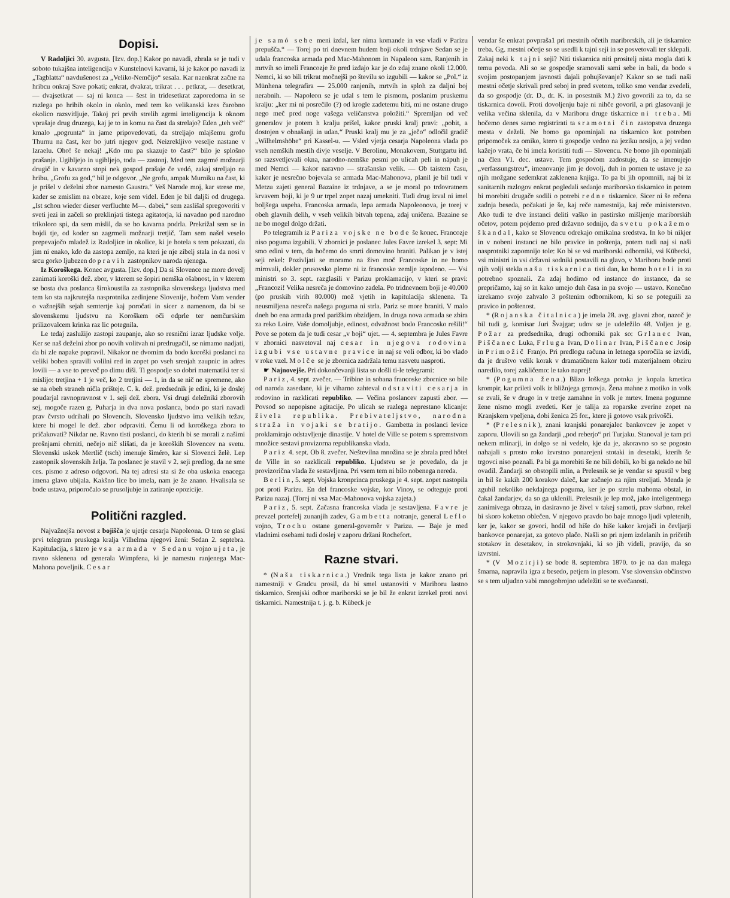Dopisi.
V Radoljici 30. avgusta. [Izv. dop.] Kakor po navadi, zbrala se je tudi v soboto tukajšna inteligencija v Kunstelnovi kavarni, ki je kakor po navadi iz „Tagblatta“ navdušenost za „Veliko-Nemčijo“ sesala. Kar naenkrat začne na hribcu onkraj Save pokati; enkrat, dvakrat, trikrat . . . petkrat, — desetkrat, — dvajsetkrat — saj ni konca — šest in tridesetkrat zaporedoma in se razlega po hribih okolo in okolo, med tem ko velikanski kres čarobno okolico razsvitljuje. Takoj pri prvih strelih zgrmi inteligencija k oknom vprašaje drug druzega, kaj je to in komu na čast da strelajo? Eden „teh več“ kmalo „pogrunta“ in jame pripovedovati, da streljajo mlajšemu grofu Thurnu na čast, ker bo jutri njegov god. Neizrekljivo veselje nastane v Izraelu. Oho! še nekaj! „Kdo mu pa skazuje to čast?“ bilo je splošno prašanje. Ugibljejo in ugibljejo, toda — zastonj. Med tem zagrmé možnarji drugič in v kavarno stopi nek gospod prašaje če vedó, zakaj streljajo na hribu. „Grofu za god,“ bil je odgovor. „Ne grofu, ampak Murniku na čast, ki je prišel v deželni zbor namesto Gaustra.“ Veš Narode moj, kar strese me, kader se zmislim na obraze, koje sem videl. Eden je bil daljši od drugega. „Ist schon wieder dieser verfluchte M—. dabei,“ sem zaslišal spregovoriti v sveti jezi in začeli so preklinjati tistega agitatorja, ki navadno pod narodno trikoloro spi, da sem mislil, da se bo kavarna podrla. Prekrižal sem se in bojdi tje, od koder so zagrmeli možnarji tretjič. Tam sem našel veselo prepevajočo mladež iz Radoljice in okolice, ki je hotela s tem pokazati, da jim ni enako, kdo da zastopa zemljo, na kteri je nje zibelj stala in da nosi v srcu gorko ljubezen do pravih zastopnikov naroda njenega.
Iz Koroškega. Konec avgusta. [Izv. dop.] Da si Slovence ne more dovelj zanimati koroški dež. zbor, v kterem se šopiri nemška ošabnost, in v kterem se bosta dva poslanca širokoustila za zastopnika slovenskega ljudstva med tem ko sta najkrutejša nasprotnika zedinjene Slovenije, hočem Vam vender o važnejših sejah semtertje kaj poročati in sicer z namenom, da bi se slovenskemu ljudstvu na Koroškem oči odprle ter nemčurskim prilizovalcem krinka raz lic potegnila.
Le tedaj zaslužijo zastopi zaupanje, ako so resnični izraz ljudske volje. Ker se naš deželni zbor po novih volitvah ni predrugačil, se nimamo nadjati, da bi zle napake popravil. Nikakor ne dvomim da bodo koroški poslanci na veliki boben spravili volilni red in zopet po vseh srenjah zaupnic in adres lovili — a vse to preveč po dimu diši. Ti gospodje so dobri matematiki ter si mislijo: tretjina + 1 je več, ko 2 tretjini — 1, in da se nič ne spremene, ako se na obeh straneh ničla prišteje. C. k. dež. predsednik je edini, ki je doslej poudarjal ravnopravnost v 1. seji dež. zbora. Vsi drugi deležniki zborovih sej, mogoče razen g. Puharja in dva nova poslanca, bodo po stari navadi prav čvrsto udrihali po Slovencih. Slovensko ljudstvo ima velikih težav, ktere bi mogel le dež. zbor odpraviti. Čemu li od koroškega zbora to pričakovati? Nikdar ne. Ravno tisti poslanci, do kterih bi se morali z našimi prošnjami obrniti, nečejo nič slišati, da je koroških Slovencev na svetu. Slovenski uskok Mertlič (tsch) imenuje šiméro, kar si Slovenci želè. Lep zastopnik slovenskih želja. Ta poslanec je stavil v 2. seji predlog, da ne sme ces. pismo z adreso odgovori. Na tej adresi sta si že oba uskoka enacega imena glavo ubijala. Kakšno lice bo imela, nam je že znano. Hvalisala se bode ustava, priporočalo se prusoljubje in zatiranje opozicije.
Politični razgled.
Najvažnejša novost z bojišča je ujetje cesarja Napoleona. O tem se glasi prvi telegram pruskega kralja Vilhelma njegovi ženi: Sedan 2. septebra. Kapitulacija, s ktero je vsa armada v Sedanu vojno ujeta, je ravno sklenena od generala Wimpfena, ki je namestu ranjenega Mac-Mahona poveljnik. Cesar
je samó sebe meni izdal, ker nima komande in vse vladi v Parizu prepušča.“ — Torej po tri dnevnem hudem boji okoli trdnjave Sedan se je udala francoska armada pod Mac-Mahonom in Napaleon sam. Ranjenih in mrtvih so imeli Francozje že pred izdajo kar je do zdaj znano okoli 12.000. Nemci, ki so bili trikrat močnejši po številu so izgubili — kakor se „Pol.“ iz Münhena telegrafira — 25.000 ranjenih, mrtvih in sploh za daljni boj nerabnih. — Napoleon se je udal s tem le pismom, poslanim pruskemu kralju: „ker mi ni posrečilo (?) od krogle zadetemu biti, mi ne ostane drugo nego meč pred noge vašega veličanstva položiti.“ Spremljan od več generalov je potem h kralju prišel, kakor pruski kralj pravi: „pobit, a dostojen v obnašanji in udan.“ Pruski kralj mu je za „ječo“ odločil gradič „Wilhelmshöhe“ pri Kassel-u. — Vsled vjetja cesarja Napoleona vlada po vseh nemških mestih divje veselje. V Berolinu, Monakovem, Stuttgartu itd. so razsvetljevali okna, narodno-nemške pesmi po ulicah peli in nápuh je med Nemci — kakor naravno — strašansko velik. — Ob taistem času, kakor je nesrečno bojevala se armada Mac-Mahonova, planil je bil tudi v Metzu zajeti general Bazaine iz trdnjave, a se je moral po trdovratnem krvavem boji, ki je 9 ur trpel zopet nazaj umekniti. Tudi drug izval ni imel boljšega uspeha. Francoska armada, lepa armada Napoleonova, je torej v obeh glavnih delih, v vseh velikih bitvah tepena, zdaj uničena. Bazaine se ne bo mogel dolgo držati.
Po telegramih iz Pariza vojske ne bode še konec. Francozje niso poguma izgubili. V zbornici je poslanec Jules Favre izrekel 3. sept: Mi smo edini v tem, da hočemo do smrti domovino braniti. Palikao je v istej seji rekel: Pozivljati se moramo na živo moč Francoske in ne bomo mirovali, dokler prusovsko pleme ni iz francoske zemlje izpodeno. — Vsi ministri so 3. sept. razglasili v Parizu proklamacijo, v kteri se pravi: „Francozi! Velika nesreča je domovino zadela. Po tridnevnem boji je 40.000 (po pruskih virih 80.000) mož vjetih in kapitulacija sklenena. Ta neusmiljena nesreča našega poguma ni strla. Pariz se more braniti. V malo dneh bo ena armada pred parižkim obzidjem. In druga nova armada se zbira za reko Loire. Vaše domoljubje, edinost, odvažnost bodo Francosko rešili!“ Pove se potem da je tudi cesar „v boji“ ujet. — 4. septembra je Jules Favre v zbornici nasvetoval naj cesar in njegova rodovina izgubi vse ustavne pravice in naj se voli odbor, ki bo vlado v roke vzel. Molče se je zbornica zadržala temu nasvetu nasproti.
☛ Najnovejše. Pri dokončevanji lista so došli ti-le telegrami:
Pariz, 4. sept. zvečer. — Tribine in sobana francoske zbornice so bile od naroda zasedane, ki je viharno zahteval odstaviti cesarja in rodovino in razklicati republiko. — Večina poslancev zapusti zbor. — Povsod so nepopisne agitacije. Po ulicah se razlega neprestano klicanje: živela republika. Prebivateljstvo, narodna straža in vojaki se bratijo. Gambetta in poslanci levice proklamirajo odstavljenje dinastije. V hotel de Ville se potem s spremstvom množice sestavi provizorna republikanska vlada.
Pariz 4. sept. Ob 8. zvečer. Neštevilna množina se je zbrala pred hôtel de Ville in so razklicali republiko. Ljudstvu se je povedalo, da je provizorična vlada že sestavljena. Pri vsem tem ni bilo nobenega nereda.
Berlin, 5. sept. Vojska kronprinca pruskega je 4. sept. zopet nastopila pot proti Parizu. En del francoske vojske, kor Vinoy, se odteguje proti Parizu nazaj. (Torej ni vsa Mac-Mahonova vojska zajeta.)
Pariz, 5. sept. Začasna francoska vlada je sestavljena. Favre je prevzel portefelj zunanjih zadev, Gambetta notranje, general Leflo vojno, Trochu ostane general-governêr v Parizu. — Baje je med vladnimi osebami tudi doslej v zaporu držani Rochefort.
Razne stvari.
* (Naša tiskarnica.) Vrednik tega lista je kakor znano pri namestniji v Gradcu prosil, da bi smel ustanoviti v Mariboru lastno tiskarnico. Srenjski odbor mariborski se je bil že enkrat izrekel proti novi tiskarnici. Namestnija t. j. g. b. Kübeck je
vendar še enkrat povpraša1 pri mestnih očetih mariborskih, ali je tiskarnice treba. Gg. mestni očetje so se usedli k tajni seji in se posvetovali ter sklepali. Zakaj neki k tajni seji? Niti tiskarnica niti prositelj nista mogla dati k temu povoda. Ali so se gospodje sramovali sami sebe in bali, da bodo s svojim postopanjem javnosti dajali pohujševanje? Kakor so se tudi naši mestni očetje skrivali pred seboj in pred svetom, toliko smo vendar zvedeli, da so gospodje (dr. D., dr. K. in posestnik M.) živo govorili za to, da se tiskarnica dovoli. Proti dovoljenju baje ni nihče govoril, a pri glasovanji je velika večina sklenila, da v Mariboru druge tiskarnice ni treba. Mi hočemo denes samo registrirati ta sramotni čin zastopstva druzega mesta v deželi. Ne bomo ga opominjali na tiskarnico kot potreben pripomoček za omiko, ktero ti gospodje vedno na jeziku nosijo, a jej vedno kažejo vrata, če bi imela koristiti tudi — Slovencu. Ne bomo jih opominjali na člen VI. dec. ustave. Tem gospodom zadostuje, da se imenujejo „verfassungstreu“, imenovanje jim je dovolj, duh in pomen te ustave je za njih možgane sedemkrat zaklenena knjiga. To pa bi jih opomnili, naj bi iz sanitarnih razlogov enkrat pogledali sedanjo mariborsko tiskarnico in potem bi morebiti drugače sodili o potrebi redne tiskarnice. Sicer ni še rečena zadnja beseda, počakati je še, kaj reče namestnija, kaj reče ministerstvo. Ako tudi te dve instanci deliti vaško in pastirsko mišljenje mariborskih očetov, potem pojdemo pred državno sodnijo, da svetu pokažemo škandal, kako se Slovencu odrekajo omikalna sredstva. In ko bi nikjer in v nobeni instanci ne bilo pravice in poštenja, potem tudi naj si naši nasprotniki zapomnijo tole: Ko bi se vsi mariborski odborniki, vsi Kübecki, vsi ministri in vsi državni sodniki postavili na glavo, v Mariboru bode proti njih volji stekla naša tiskarnica tisti dan, ko bomo hoteli in za potrebno spoznali. Za zdaj hodimo od instance do instance, da se prepričamo, kaj so in kako umejo duh časa in pa svojo — ustavo. Konečno izrekamo svojo zahvalo 3 poštenim odbornikom, ki so se poteguili za pravico in poštenost.
* (Rojanska čitalnica) je imela 28. avg. glavni zbor, nazoč je bil tudi g. komisar Juri Švajgar; udov se je udeležilo 48. Voljen je g. Požar za predsednika, drugi odborniki pak so: Grlanec Ivan, Piščanec Luka, Frluga Ivan, Dolinar Ivan, Piščanec Josip in Primožič Franjo. Pri predlogu računa in letnega sporočila se izvidi, da je društvo velik korak v dramatičnem kakor tudi materijalnem obziru naredilo, torej zakličemo: le tako naprej!
* (Pogumna žena.) Blizo loškega potoka je kopala kmetica krompir, kar prileti volk iz bližnjega grmovja. Žena mahne z motiko in volk se zvali, še v drugo in v tretje zamahne in volk je mrtev. Imena pogumne žene nismo mogli zvedeti. Ker je talija za roparske zverine zopet na Kranjskem vpeljena, dobi ženica 25 for., ktere ji gotovo vsak privošči.
* (Prelesnik), znani kranjski ponarejalec bankovcev je zopet v zaporu. Ulovili so ga žandarji „pod reberjo“ pri Turjaku. Stanoval je tam pri nekem mlinarji, in dolgo se ni vedelo, kje da je, akoravno so se pogosto nahajali s prosto roko izvrstno ponarejeni stotaki in desetaki, kterih še trgovci niso poznali. Pa bi ga morebiti še ne bili dobili, ko bi ga nekdo ne bil ovadil. Žandarji so obstopili mlin, a Prelesnik se je vendar se spustil v beg in bil še kakih 200 korakov daleč, kar začnejo za njim streljati. Menda je zgubil nekoliko nekdajnega poguma, ker je po strelu mahoma obstal, in čakal žandarjev, da so ga uklenili. Prelesnik je lep mož, jako inteligentnega zanimivega obraza, in dasiravno je živel v takej samoti, prav skrbno, rekel bi skoro koketno oblečen. V njegovo pravdo bo baje mnogo ljudi vpletenih, ker je, kakor se govori, hodil od hiše do hiše kakor krojači in čevljarji bankovce ponarejat, za gotovo plačo. Našli so pri njem izdelanih in pričetih stotakov in desetakov, in strokovnjaki, ki so jih videli, pravijo, da so izvrstni.
* (V Mozirji) se bode 8. septembra 1870. to je na dan malega šmarna, napravila igra z besedo, petjem in plesom. Vse slovensko občinstvo se s tem uljudno vabi mnogobrojno udeležiti se te svečanosti.